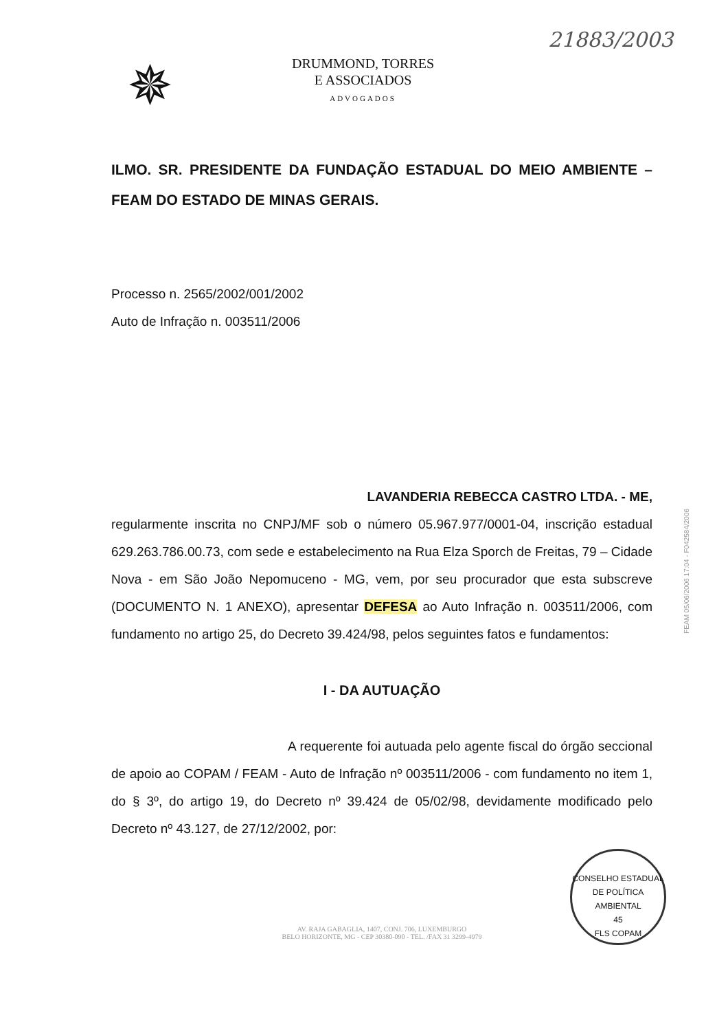21883/2003
✵
DRUMMOND, TORRES
E ASSOCIADOS
ADVOGADOS
ILMO. SR. PRESIDENTE DA FUNDAÇÃO ESTADUAL DO MEIO AMBIENTE – FEAM DO ESTADO DE MINAS GERAIS.
Processo n. 2565/2002/001/2002
Auto de Infração n. 003511/2006
LAVANDERIA REBECCA CASTRO LTDA. - ME,
regularmente inscrita no CNPJ/MF sob o número 05.967.977/0001-04, inscrição estadual 629.263.786.00.73, com sede e estabelecimento na Rua Elza Sporch de Freitas, 79 – Cidade Nova - em São João Nepomuceno - MG, vem, por seu procurador que esta subscreve (DOCUMENTO N. 1 ANEXO), apresentar DEFESA ao Auto Infração n. 003511/2006, com fundamento no artigo 25, do Decreto 39.424/98, pelos seguintes fatos e fundamentos:
I - DA AUTUAÇÃO
A requerente foi autuada pelo agente fiscal do órgão seccional de apoio ao COPAM / FEAM - Auto de Infração nº 003511/2006 - com fundamento no item 1, do § 3º, do artigo 19, do Decreto nº 39.424 de 05/02/98, devidamente modificado pelo Decreto nº 43.127, de 27/12/2002, por:
AV. RAJA GABAGLIA, 1407, CONJ. 706, LUXEMBURGO
BELO HORIZONTE, MG - CEP 30380-090 - TEL. /FAX 31 3299-4979
FEAM 05/06/2006 17:04 - F042584/2006
CONSELHO ESTADUAL DE POLÍTICA AMBIENTAL
45
FLS COPAM